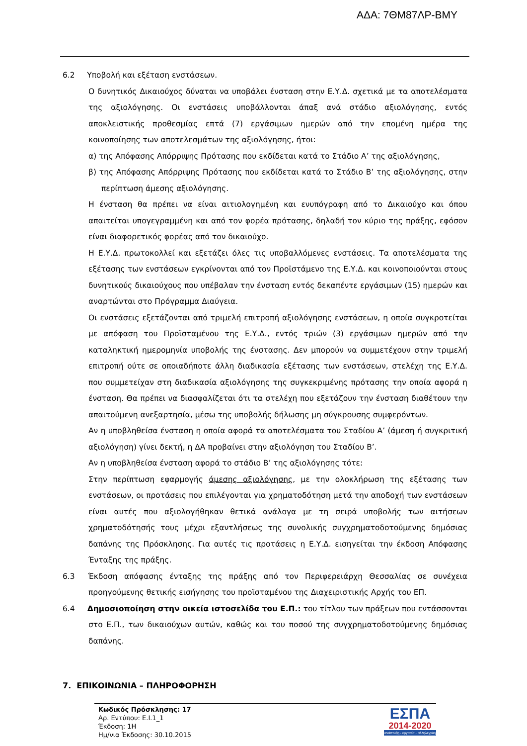ΑΔΑ: 7ΘΜ87ΛΡ-ΒΜΥ
6.2 Υποβολή και εξέταση ενστάσεων.
Ο δυνητικός Δικαιούχος δύναται να υποβάλει ένσταση στην Ε.Υ.Δ. σχετικά με τα αποτελέσματα της αξιολόγησης. Οι ενστάσεις υποβάλλονται άπαξ ανά στάδιο αξιολόγησης, εντός αποκλειστικής προθεσμίας επτά (7) εργάσιμων ημερών από την επομένη ημέρα της κοινοποίησης των αποτελεσμάτων της αξιολόγησης, ήτοι:
α) της Απόφασης Απόρριψης Πρότασης που εκδίδεται κατά το Στάδιο Α’ της αξιολόγησης,
β) της Απόφασης Απόρριψης Πρότασης που εκδίδεται κατά το Στάδιο Β’ της αξιολόγησης, στην περίπτωση άμεσης αξιολόγησης.
Η ένσταση θα πρέπει να είναι αιτιολογημένη και ενυπόγραφη από το Δικαιούχο και όπου απαιτείται υπογεγραμμένη και από τον φορέα πρότασης, δηλαδή τον κύριο της πράξης, εφόσον είναι διαφορετικός φορέας από τον δικαιούχο.
Η Ε.Υ.Δ. πρωτοκολλεί και εξετάζει όλες τις υποβαλλόμενες ενστάσεις. Τα αποτελέσματα της εξέτασης των ενστάσεων εγκρίνονται από τον Προϊστάμενο της Ε.Υ.Δ. και κοινοποιούνται στους δυνητικούς δικαιούχους που υπέβαλαν την ένσταση εντός δεκαπέντε εργάσιμων (15) ημερών και αναρτώνται στο Πρόγραμμα Διαύγεια.
Οι ενστάσεις εξετάζονται από τριμελή επιτροπή αξιολόγησης ενστάσεων, η οποία συγκροτείται με απόφαση του Προϊσταμένου της Ε.Υ.Δ., εντός τριών (3) εργάσιμων ημερών από την καταληκτική ημερομηνία υποβολής της ένστασης. Δεν μπορούν να συμμετέχουν στην τριμελή επιτροπή ούτε σε οποιαδήποτε άλλη διαδικασία εξέτασης των ενστάσεων, στελέχη της Ε.Υ.Δ. που συμμετείχαν στη διαδικασία αξιολόγησης της συγκεκριμένης πρότασης την οποία αφορά η ένσταση. Θα πρέπει να διασφαλίζεται ότι τα στελέχη που εξετάζουν την ένσταση διαθέτουν την απαιτούμενη ανεξαρτησία, μέσω της υποβολής δήλωσης μη σύγκρουσης συμφερόντων.
Αν η υποβληθείσα ένσταση η οποία αφορά τα αποτελέσματα του Σταδίου Α’ (άμεση ή συγκριτική αξιολόγηση) γίνει δεκτή, η ΔΑ προβαίνει στην αξιολόγηση του Σταδίου Β’.
Αν η υποβληθείσα ένσταση αφορά το στάδιο Β’ της αξιολόγησης τότε:
Στην περίπτωση εφαρμογής άμεσης αξιολόγησης, με την ολοκλήρωση της εξέτασης των ενστάσεων, οι προτάσεις που επιλέγονται για χρηματοδότηση μετά την αποδοχή των ενστάσεων είναι αυτές που αξιολογήθηκαν θετικά ανάλογα με τη σειρά υποβολής των αιτήσεων χρηματοδότησής τους μέχρι εξαντλήσεως της συνολικής συγχρηματοδοτούμενης δημόσιας δαπάνης της Πρόσκλησης. Για αυτές τις προτάσεις η Ε.Υ.Δ. εισηγείται την έκδοση Απόφασης Ένταξης της πράξης.
6.3 Έκδοση απόφασης ένταξης της πράξης από τον Περιφερειάρχη Θεσσαλίας σε συνέχεια προηγούμενης θετικής εισήγησης του προϊσταμένου της Διαχειριστικής Αρχής του ΕΠ.
6.4 Δημοσιοποίηση στην οικεία ιστοσελίδα του Ε.Π.: του τίτλου των πράξεων που εντάσσονται στο Ε.Π., των δικαιούχων αυτών, καθώς και του ποσού της συγχρηματοδοτούμενης δημόσιας δαπάνης.
7. ΕΠΙΚΟΙΝΩΝΙΑ – ΠΛΗΡΟΦΟΡΗΣΗ
Κωδικός Πρόσκλησης: 17
Αρ. Εντύπου: Ε.Ι.1_1
Έκδοση: 1Η
Ημ/νια Έκδοσης: 30.10.2015
ΕΣΠΑ
2014-2020
ανάπτυξη - εργασία - αλληλεγγύη